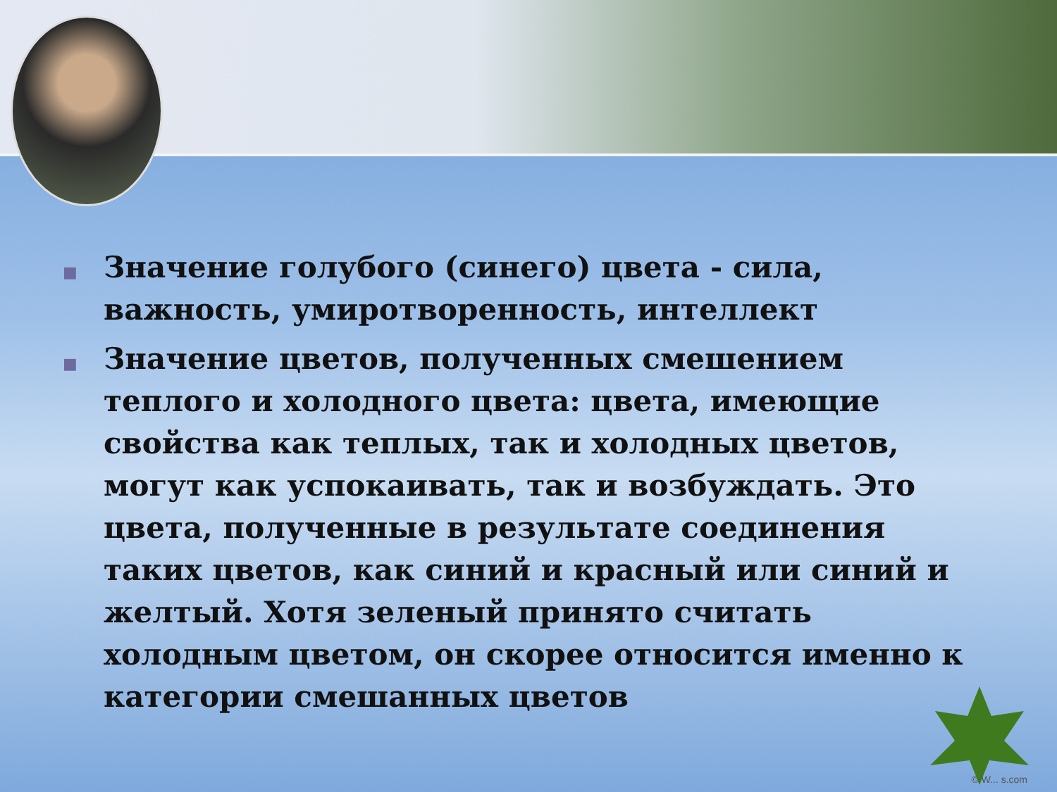■ Значение голубого (синего) цвета - сила, важность, умиротворенность, интеллект
■ Значение цветов, полученных смешением теплого и холодного цвета: цвета, имеющие свойства как теплых, так и холодных цветов, могут как успокаивать, так и возбуждать. Это цвета, полученные в результате соединения таких цветов, как синий и красный или синий и желтый. Хотя зеленый принято считать холодным цветом, он скорее относится именно к категории смешанных цветов
© W... s.com